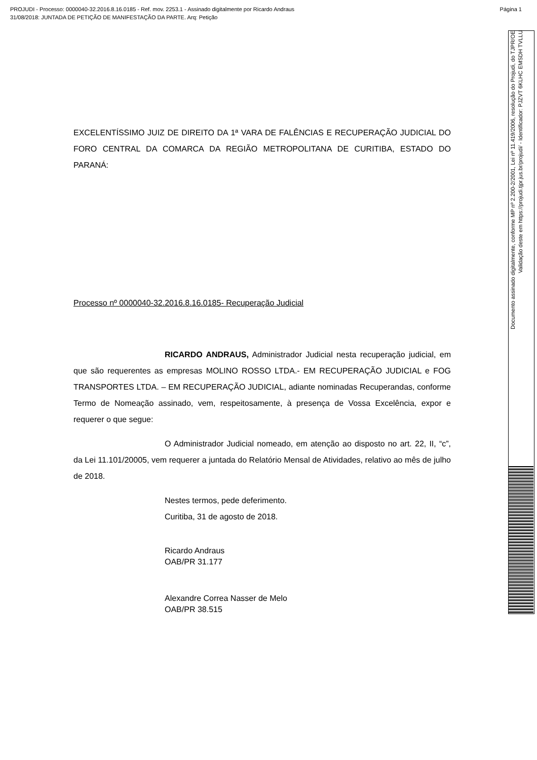PROJUDI - Processo: 0000040-32.2016.8.16.0185 - Ref. mov. 2253.1 - Assinado digitalmente por Ricardo Andraus Página 1
31/08/2018: JUNTADA DE PETIÇÃO DE MANIFESTAÇÃO DA PARTE. Arq: Petição
Documento assinado digitalmente, conforme MP nº 2.200-2/2001, Lei nº 11.419/2006, resolução do Projudi, do TJPR/OE
Validação deste em https://projudi.tjpr.jus.br/projudi/ - Identificador: PJZVT 6KLHC EMSDH TVLLU
EXCELENTÍSSIMO JUIZ DE DIREITO DA 1ª VARA DE FALÊNCIAS E RECUPERAÇÃO JUDICIAL DO FORO CENTRAL DA COMARCA DA REGIÃO METROPOLITANA DE CURITIBA, ESTADO DO PARANÁ:
Processo nº 0000040-32.2016.8.16.0185- Recuperação Judicial
RICARDO ANDRAUS, Administrador Judicial nesta recuperação judicial, em que são requerentes as empresas MOLINO ROSSO LTDA.- EM RECUPERAÇÃO JUDICIAL e FOG TRANSPORTES LTDA. – EM RECUPERAÇÃO JUDICIAL, adiante nominadas Recuperandas, conforme Termo de Nomeação assinado, vem, respeitosamente, à presença de Vossa Excelência, expor e requerer o que segue:
O Administrador Judicial nomeado, em atenção ao disposto no art. 22, II, “c”, da Lei 11.101/20005, vem requerer a juntada do Relatório Mensal de Atividades, relativo ao mês de julho de 2018.
Nestes termos, pede deferimento.
Curitiba, 31 de agosto de 2018.
Ricardo Andraus
OAB/PR 31.177
Alexandre Correa Nasser de Melo
OAB/PR 38.515